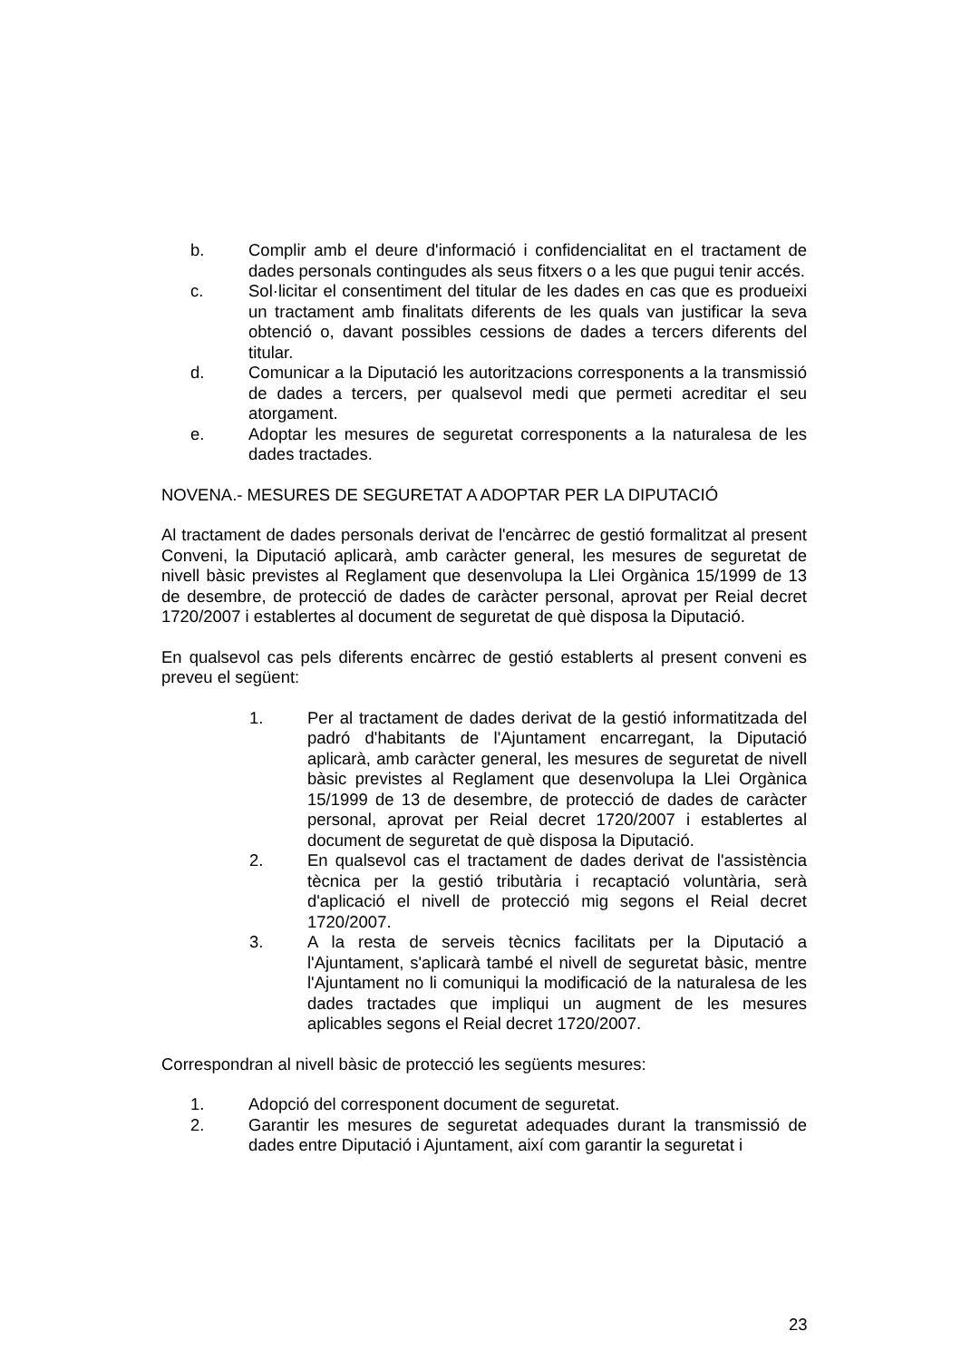b. Complir amb el deure d'informació i confidencialitat en el tractament de dades personals contingudes als seus fitxers o a les que pugui tenir accés.
c. Sol·licitar el consentiment del titular de les dades en cas que es produeixi un tractament amb finalitats diferents de les quals van justificar la seva obtenció o, davant possibles cessions de dades a tercers diferents del titular.
d. Comunicar a la Diputació les autoritzacions corresponents a la transmissió de dades a tercers, per qualsevol medi que permeti acreditar el seu atorgament.
e. Adoptar les mesures de seguretat corresponents a la naturalesa de les dades tractades.
NOVENA.- MESURES DE SEGURETAT A ADOPTAR PER LA DIPUTACIÓ
Al tractament de dades personals derivat de l'encàrrec de gestió formalitzat al present Conveni, la Diputació aplicarà, amb caràcter general, les mesures de seguretat de nivell bàsic previstes al Reglament que desenvolupa la Llei Orgànica 15/1999 de 13 de desembre, de protecció de dades de caràcter personal, aprovat per Reial decret 1720/2007 i establertes al document de seguretat de què disposa la Diputació.
En qualsevol cas pels diferents encàrrec de gestió establerts al present conveni es preveu el següent:
1. Per al tractament de dades derivat de la gestió informatitzada del padró d'habitants de l'Ajuntament encarregant, la Diputació aplicarà, amb caràcter general, les mesures de seguretat de nivell bàsic previstes al Reglament que desenvolupa la Llei Orgànica 15/1999 de 13 de desembre, de protecció de dades de caràcter personal, aprovat per Reial decret 1720/2007 i establertes al document de seguretat de què disposa la Diputació.
2. En qualsevol cas el tractament de dades derivat de l'assistència tècnica per la gestió tributària i recaptació voluntària, serà d'aplicació el nivell de protecció mig segons el Reial decret 1720/2007.
3. A la resta de serveis tècnics facilitats per la Diputació a l'Ajuntament, s'aplicarà també el nivell de seguretat bàsic, mentre l'Ajuntament no li comuniqui la modificació de la naturalesa de les dades tractades que impliqui un augment de les mesures aplicables segons el Reial decret 1720/2007.
Correspondran al nivell bàsic de protecció les següents mesures:
1. Adopció del corresponent document de seguretat.
2. Garantir les mesures de seguretat adequades durant la transmissió de dades entre Diputació i Ajuntament, així com garantir la seguretat i
23